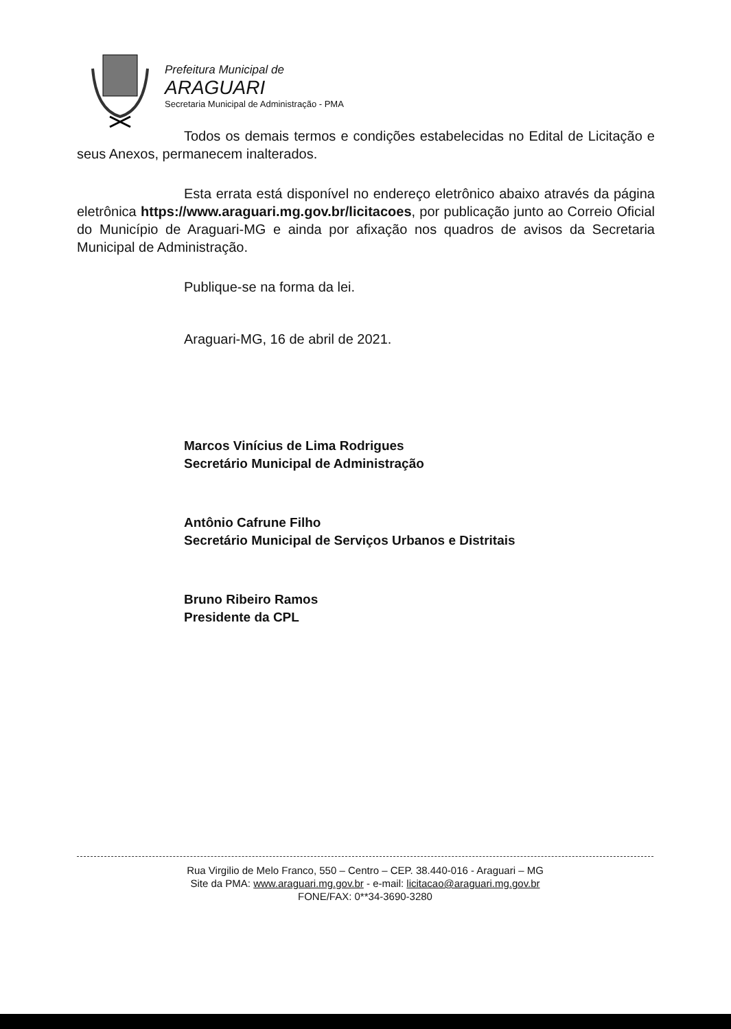Prefeitura Municipal de
ARAGUARI
Secretaria Municipal de Administração - PMA
Todos os demais termos e condições estabelecidas no Edital de Licitação e seus Anexos, permanecem inalterados.
Esta errata está disponível no endereço eletrônico abaixo através da página eletrônica https://www.araguari.mg.gov.br/licitacoes, por publicação junto ao Correio Oficial do Município de Araguari-MG e ainda por afixação nos quadros de avisos da Secretaria Municipal de Administração.
Publique-se na forma da lei.
Araguari-MG, 16 de abril de 2021.
Marcos Vinícius de Lima Rodrigues
Secretário Municipal de Administração
Antônio Cafrune Filho
Secretário Municipal de Serviços Urbanos e Distritais
Bruno Ribeiro Ramos
Presidente da CPL
Rua Virgilio de Melo Franco, 550 – Centro – CEP. 38.440-016 - Araguari – MG
Site da PMA: www.araguari.mg.gov.br - e-mail: licitacao@araguari.mg.gov.br
FONE/FAX: 0**34-3690-3280